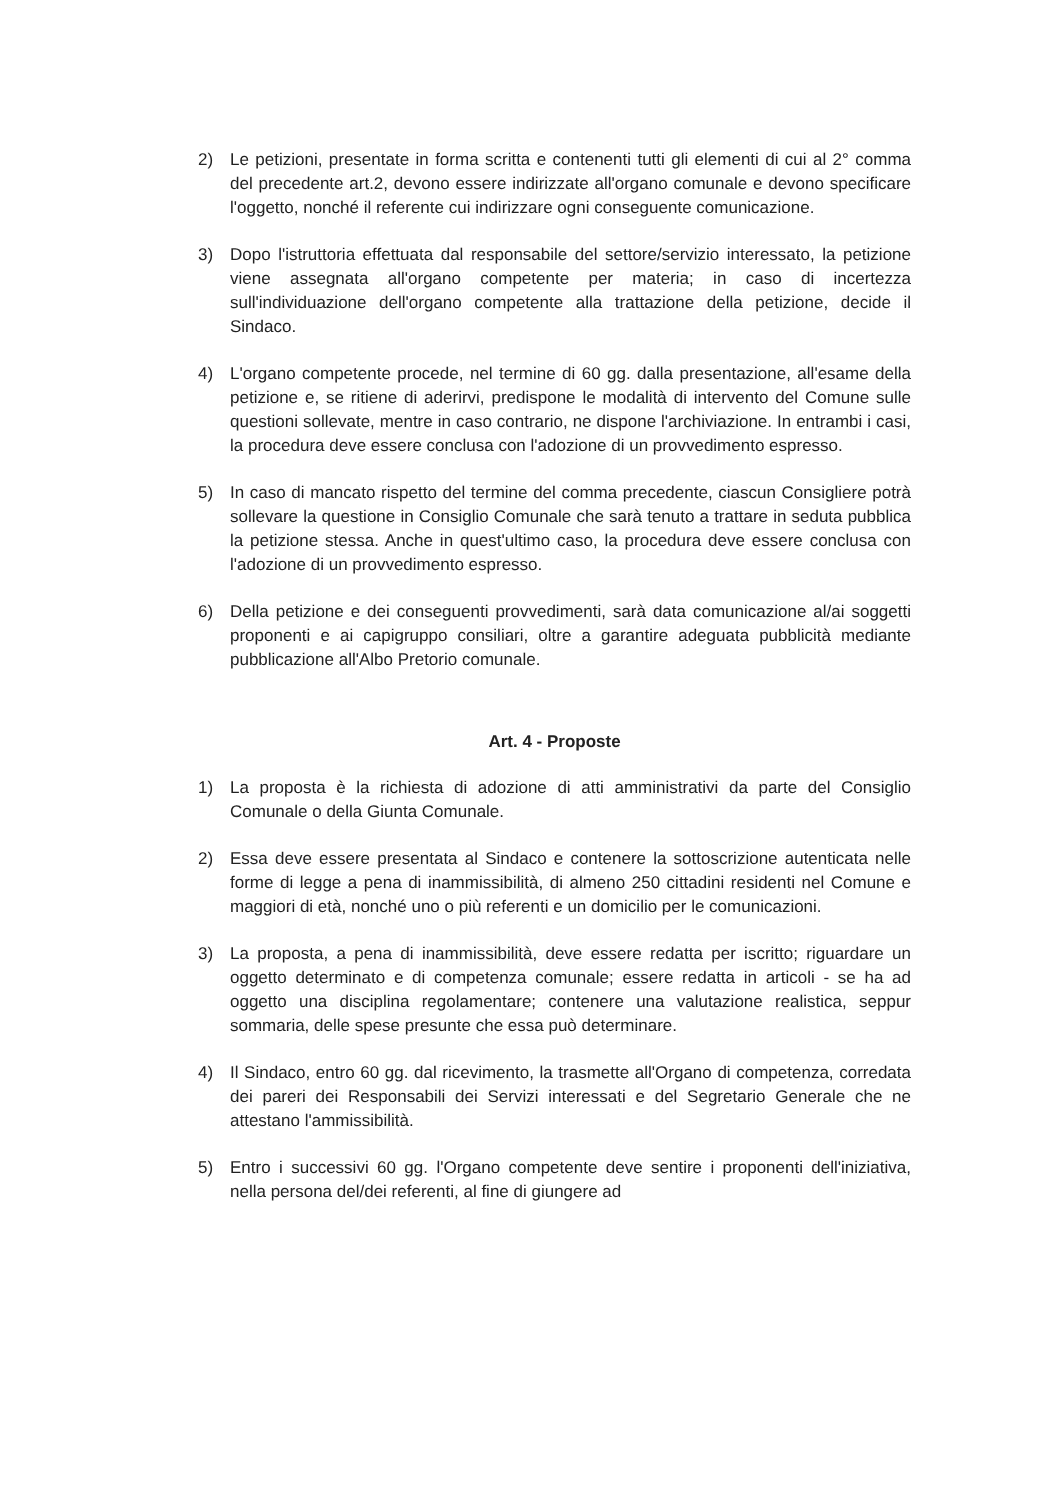2) Le petizioni, presentate in forma scritta e contenenti tutti gli elementi di cui al 2° comma del precedente art.2, devono essere indirizzate all'organo comunale e devono specificare l'oggetto, nonché il referente cui indirizzare ogni conseguente comunicazione.
3) Dopo l'istruttoria effettuata dal responsabile del settore/servizio interessato, la petizione viene assegnata all'organo competente per materia; in caso di incertezza sull'individuazione dell'organo competente alla trattazione della petizione, decide il Sindaco.
4) L'organo competente procede, nel termine di 60 gg. dalla presentazione, all'esame della petizione e, se ritiene di aderirvi, predispone le modalità di intervento del Comune sulle questioni sollevate, mentre in caso contrario, ne dispone l'archiviazione. In entrambi i casi, la procedura deve essere conclusa con l'adozione di un provvedimento espresso.
5) In caso di mancato rispetto del termine del comma precedente, ciascun Consigliere potrà sollevare la questione in Consiglio Comunale che sarà tenuto a trattare in seduta pubblica la petizione stessa. Anche in quest'ultimo caso, la procedura deve essere conclusa con l'adozione di un provvedimento espresso.
6) Della petizione e dei conseguenti provvedimenti, sarà data comunicazione al/ai soggetti proponenti e ai capigruppo consiliari, oltre a garantire adeguata pubblicità mediante pubblicazione all'Albo Pretorio comunale.
Art. 4 - Proposte
1) La proposta è la richiesta di adozione di atti amministrativi da parte del Consiglio Comunale o della Giunta Comunale.
2) Essa deve essere presentata al Sindaco e contenere la sottoscrizione autenticata nelle forme di legge a pena di inammissibilità, di almeno 250 cittadini residenti nel Comune e maggiori di età, nonché uno o più referenti e un domicilio per le comunicazioni.
3) La proposta, a pena di inammissibilità, deve essere redatta per iscritto; riguardare un oggetto determinato e di competenza comunale; essere redatta in articoli - se ha ad oggetto una disciplina regolamentare; contenere una valutazione realistica, seppur sommaria, delle spese presunte che essa può determinare.
4) Il Sindaco, entro 60 gg. dal ricevimento, la trasmette all'Organo di competenza, corredata dei pareri dei Responsabili dei Servizi interessati e del Segretario Generale che ne attestano l'ammissibilità.
5) Entro i successivi 60 gg. l'Organo competente deve sentire i proponenti dell'iniziativa, nella persona del/dei referenti, al fine di giungere ad